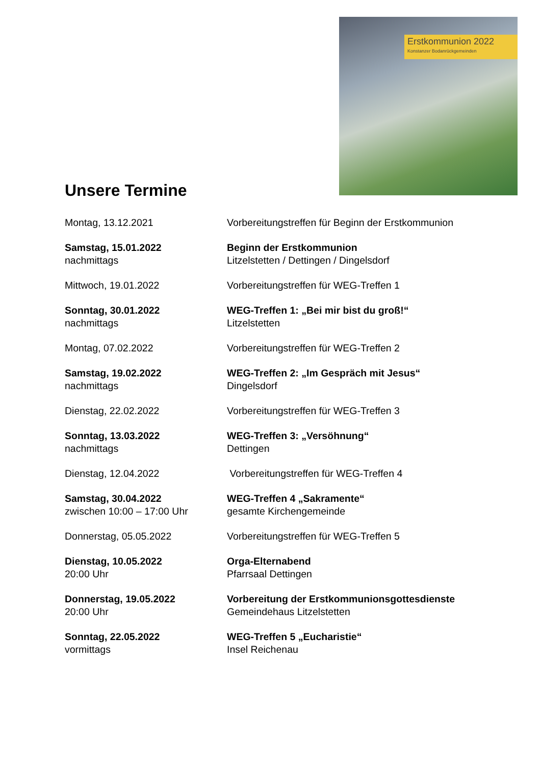Erstkommunion 2022
Konstanzer Bodanrückgemeinden
Unsere Termine
Montag, 13.12.2021 Vorbereitungstreffen für Beginn der Erstkommunion
Samstag, 15.01.2022
nachmittags
Beginn der Erstkommunion
Litzelstetten / Dettingen / Dingelsdorf
Mittwoch, 19.01.2022 Vorbereitungstreffen für WEG-Treffen 1
Sonntag, 30.01.2022
nachmittags
WEG-Treffen 1: „Bei mir bist du groß!“
Litzelstetten
Montag, 07.02.2022 Vorbereitungstreffen für WEG-Treffen 2
Samstag, 19.02.2022
nachmittags
WEG-Treffen 2: „Im Gespräch mit Jesus“
Dingelsdorf
Dienstag, 22.02.2022 Vorbereitungstreffen für WEG-Treffen 3
Sonntag, 13.03.2022
nachmittags
WEG-Treffen 3: „Versöhnung“
Dettingen
Dienstag, 12.04.2022 Vorbereitungstreffen für WEG-Treffen 4
Samstag, 30.04.2022
zwischen 10:00 – 17:00 Uhr
WEG-Treffen 4 „Sakramente“
gesamte Kirchengemeinde
Donnerstag, 05.05.2022 Vorbereitungstreffen für WEG-Treffen 5
Dienstag, 10.05.2022
20:00 Uhr
Orga-Elternabend
Pfarrsaal Dettingen
Donnerstag, 19.05.2022
20:00 Uhr
Vorbereitung der Erstkommunionsgottesdienste
Gemeindehaus Litzelstetten
Sonntag, 22.05.2022
vormittags
WEG-Treffen 5 „Eucharistie“
Insel Reichenau